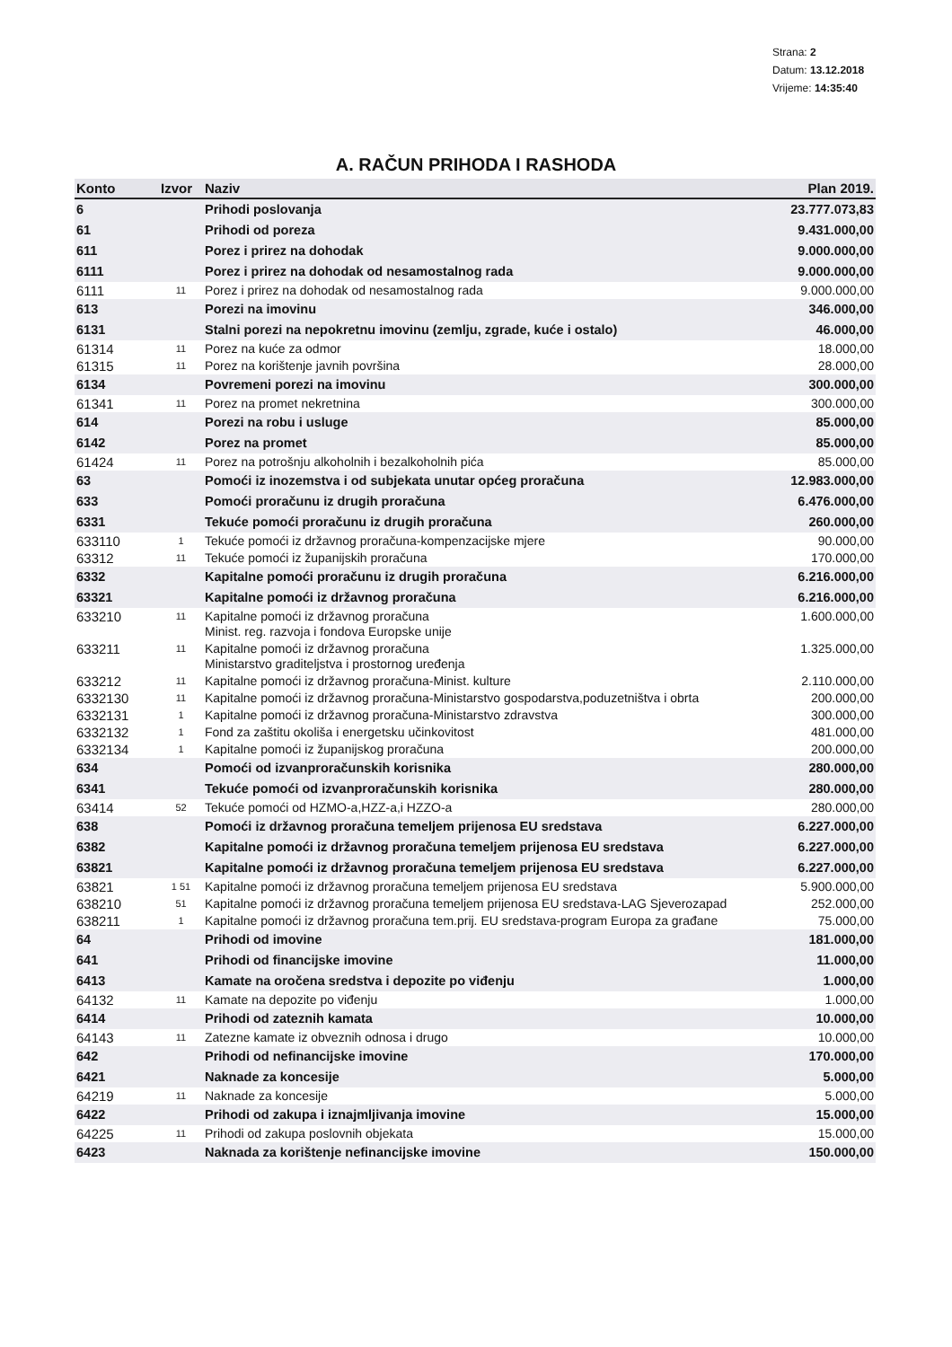Strana: 2
Datum: 13.12.2018
Vrijeme: 14:35:40
A. RAČUN PRIHODA I RASHODA
| Konto | Izvor | Naziv | Plan 2019. |
| --- | --- | --- | --- |
| 6 | | Prihodi poslovanja | 23.777.073,83 |
| 61 | | Prihodi od poreza | 9.431.000,00 |
| 611 | | Porez i prirez na dohodak | 9.000.000,00 |
| 6111 | | Porez i prirez na dohodak od nesamostalnog rada | 9.000.000,00 |
| 6111 | 11 | Porez i prirez na dohodak od nesamostalnog rada | 9.000.000,00 |
| 613 | | Porezi na imovinu | 346.000,00 |
| 6131 | | Stalni porezi na nepokretnu imovinu (zemlju, zgrade, kuće i ostalo) | 46.000,00 |
| 61314 | 11 | Porez na kuće za odmor | 18.000,00 |
| 61315 | 11 | Porez na korištenje javnih površina | 28.000,00 |
| 6134 | | Povremeni porezi na imovinu | 300.000,00 |
| 61341 | 11 | Porez na promet nekretnina | 300.000,00 |
| 614 | | Porezi na robu i usluge | 85.000,00 |
| 6142 | | Porez na promet | 85.000,00 |
| 61424 | 11 | Porez na potrošnju alkoholnih i bezalkoholnih pića | 85.000,00 |
| 63 | | Pomoći iz inozemstva i od subjekata unutar općeg proračuna | 12.983.000,00 |
| 633 | | Pomoći proračunu iz drugih proračuna | 6.476.000,00 |
| 6331 | | Tekuće pomoći proračunu iz drugih proračuna | 260.000,00 |
| 633110 | 1 | Tekuće pomoći iz državnog proračuna-kompenzacijske mjere | 90.000,00 |
| 63312 | 11 | Tekuće pomoći iz županijskih proračuna | 170.000,00 |
| 6332 | | Kapitalne pomoći proračunu iz drugih proračuna | 6.216.000,00 |
| 63321 | | Kapitalne pomoći iz državnog proračuna | 6.216.000,00 |
| 633210 | 11 | Kapitalne pomoći iz državnog proračuna Minist. reg. razvoja i fondova Europske unije | 1.600.000,00 |
| 633211 | 11 | Kapitalne pomoći iz državnog proračuna Ministarstvo graditeljstva i prostornog uređenja | 1.325.000,00 |
| 633212 | 11 | Kapitalne pomoći iz državnog proračuna-Minist. kulture | 2.110.000,00 |
| 6332130 | 11 | Kapitalne pomoći iz državnog proračuna-Ministarstvo gospodarstva,poduzetništva i obrta | 200.000,00 |
| 6332131 | 1 | Kapitalne pomoći iz državnog proračuna-Ministarstvo zdravstva | 300.000,00 |
| 6332132 | 1 | Fond za zaštitu okoliša i energetsku učinkovitost | 481.000,00 |
| 6332134 | 1 | Kapitalne pomoći iz županijskog proračuna | 200.000,00 |
| 634 | | Pomoći od izvanproračunskih korisnika | 280.000,00 |
| 6341 | | Tekuće pomoći od izvanproračunskih korisnika | 280.000,00 |
| 63414 | 52 | Tekuće pomoći od HZMO-a,HZZ-a,i HZZO-a | 280.000,00 |
| 638 | | Pomoći iz državnog proračuna temeljem prijenosa EU sredstava | 6.227.000,00 |
| 6382 | | Kapitalne pomoći iz državnog proračuna temeljem prijenosa EU sredstava | 6.227.000,00 |
| 63821 | | Kapitalne pomoći iz državnog proračuna temeljem prijenosa EU sredstava | 6.227.000,00 |
| 63821 | 1 51 | Kapitalne pomoći iz državnog proračuna temeljem prijenosa EU sredstava | 5.900.000,00 |
| 638210 | 51 | Kapitalne pomoći iz državnog proračuna temeljem prijenosa EU sredstava-LAG Sjeverozapad | 252.000,00 |
| 638211 | 1 | Kapitalne pomoći iz državnog proračuna tem.prij. EU sredstava-program Europa za građane | 75.000,00 |
| 64 | | Prihodi od imovine | 181.000,00 |
| 641 | | Prihodi od financijske imovine | 11.000,00 |
| 6413 | | Kamate na oročena sredstva i depozite po viđenju | 1.000,00 |
| 64132 | 11 | Kamate na depozite po viđenju | 1.000,00 |
| 6414 | | Prihodi od zateznih kamata | 10.000,00 |
| 64143 | 11 | Zatezne kamate iz obveznih odnosa i drugo | 10.000,00 |
| 642 | | Prihodi od nefinancijske imovine | 170.000,00 |
| 6421 | | Naknade za koncesije | 5.000,00 |
| 64219 | 11 | Naknade za koncesije | 5.000,00 |
| 6422 | | Prihodi od zakupa i iznajmljivanja imovine | 15.000,00 |
| 64225 | 11 | Prihodi od zakupa poslovnih objekata | 15.000,00 |
| 6423 | | Naknada za korištenje nefinancijske imovine | 150.000,00 |